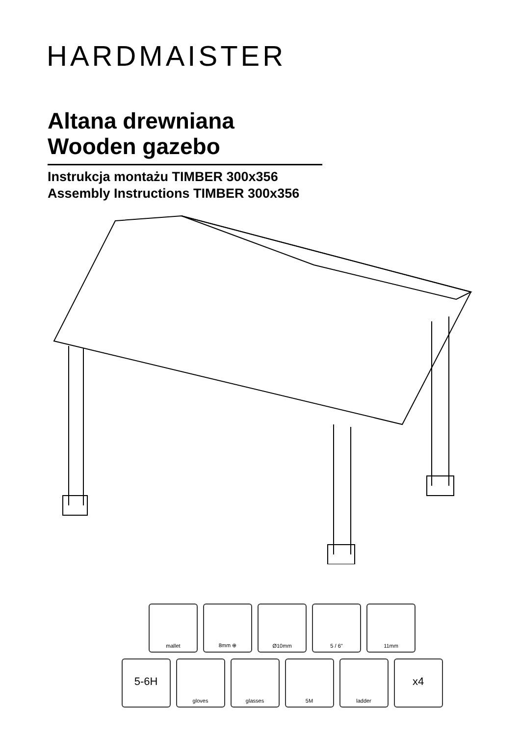HARDMAISTER
Altana drewniana
Wooden gazebo
Instrukcja montażu TIMBER 300x356
Assembly Instructions TIMBER 300x356
mallet 8mm ⊕ Ø10mm 5 / 6" 11mm
5-6H
gloves glasses 5M ladder
x4